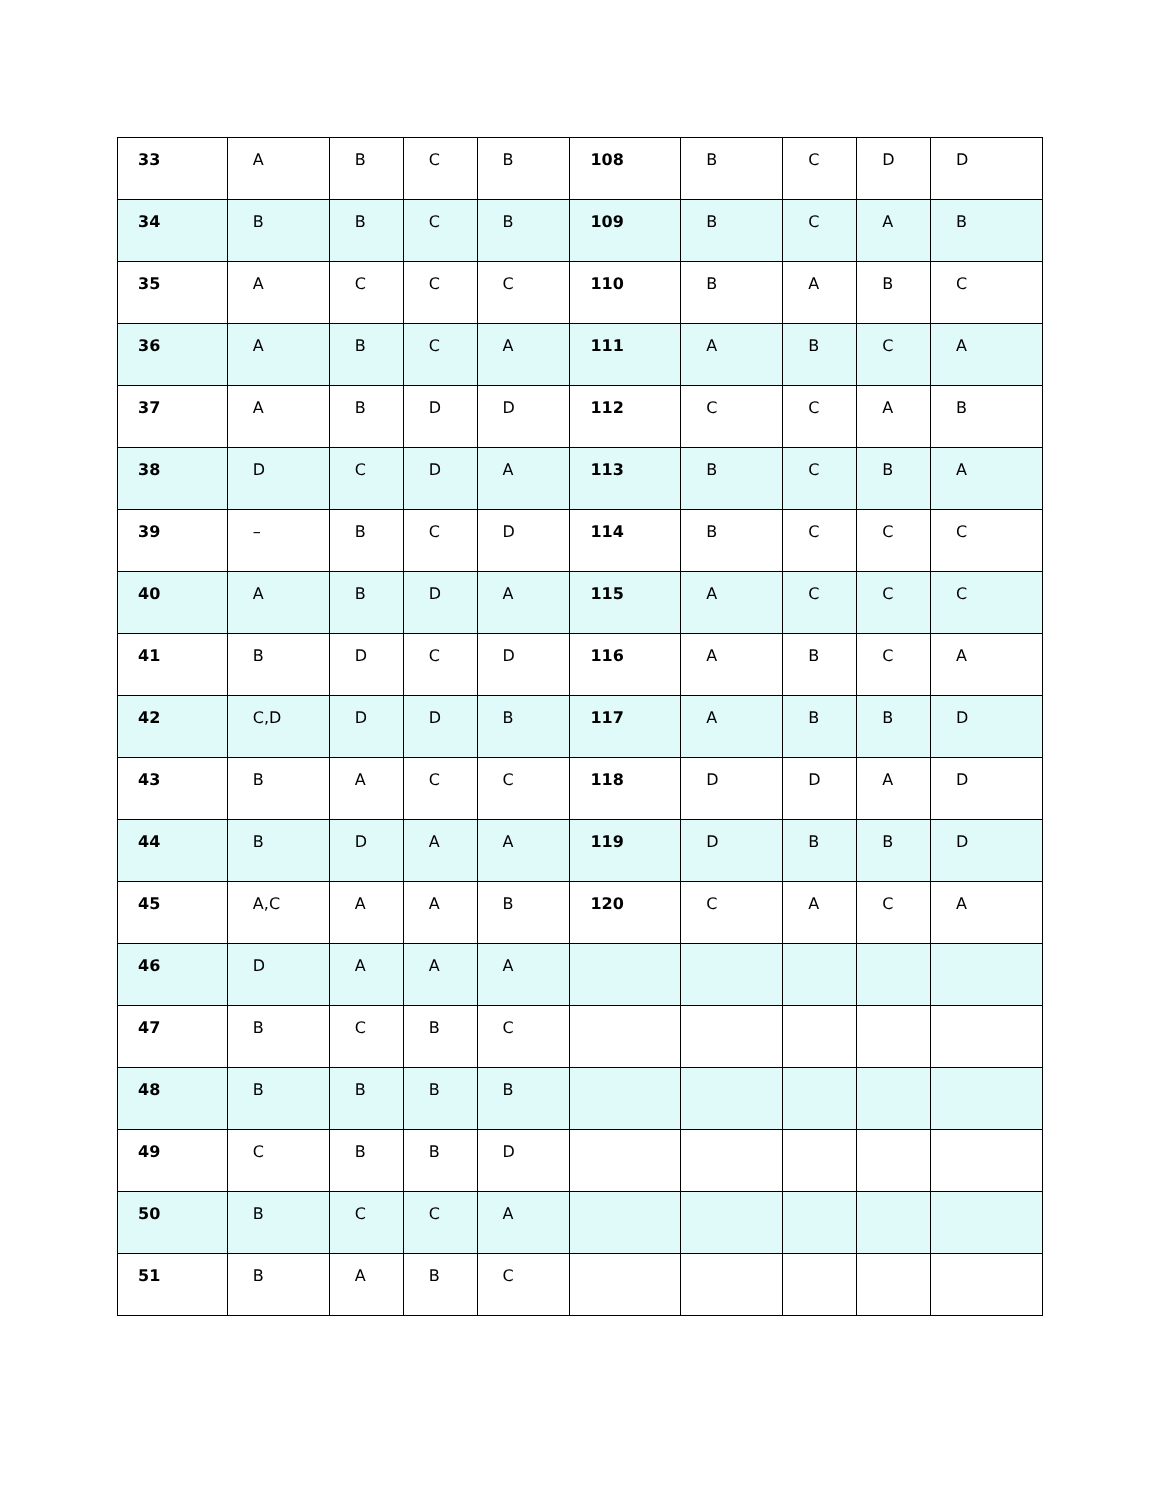| 33 | A | B | C | B | 108 | B | C | D | D |
| 34 | B | B | C | B | 109 | B | C | A | B |
| 35 | A | C | C | C | 110 | B | A | B | C |
| 36 | A | B | C | A | 111 | A | B | C | A |
| 37 | A | B | D | D | 112 | C | C | A | B |
| 38 | D | C | D | A | 113 | B | C | B | A |
| 39 | – | B | C | D | 114 | B | C | C | C |
| 40 | A | B | D | A | 115 | A | C | C | C |
| 41 | B | D | C | D | 116 | A | B | C | A |
| 42 | C,D | D | D | B | 117 | A | B | B | D |
| 43 | B | A | C | C | 118 | D | D | A | D |
| 44 | B | D | A | A | 119 | D | B | B | D |
| 45 | A,C | A | A | B | 120 | C | A | C | A |
| 46 | D | A | A | A | | | | | |
| 47 | B | C | B | C | | | | | |
| 48 | B | B | B | B | | | | | |
| 49 | C | B | B | D | | | | | |
| 50 | B | C | C | A | | | | | |
| 51 | B | A | B | C | | | | | |